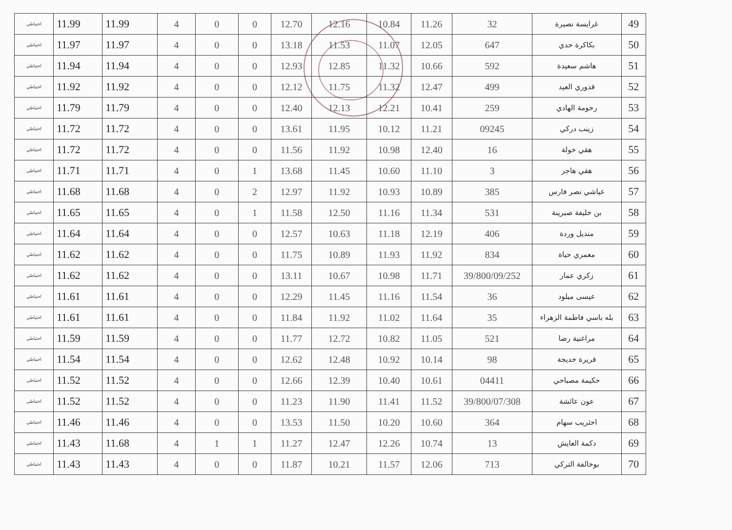| 49 | غرايسة نصيرة | 32 | 11.26 | 10.84 | 12.16 | 12.70 | 0 | 0 | 4 | 11.99 | 11.99 | احتياطي |
| 50 | بكاكرة حدي | 647 | 12.05 | 11.07 | 11.53 | 13.18 | 0 | 0 | 4 | 11.97 | 11.97 | احتياطي |
| 51 | هاشم سعيدة | 592 | 10.66 | 11.32 | 12.85 | 12.93 | 0 | 0 | 4 | 11.94 | 11.94 | احتياطي |
| 52 | قدوري العيد | 499 | 12.47 | 11.32 | 11.75 | 12.12 | 0 | 0 | 4 | 11.92 | 11.92 | احتياطي |
| 53 | رحومة الهادي | 259 | 10.41 | 12.21 | 12.13 | 12.40 | 0 | 0 | 4 | 11.79 | 11.79 | احتياطي |
| 54 | زينب دركي | 09245 | 11.21 | 10.12 | 11.95 | 13.61 | 0 | 0 | 4 | 11.72 | 11.72 | احتياطي |
| 55 | هقي خولة | 16 | 12.40 | 10.98 | 11.92 | 11.56 | 0 | 0 | 4 | 11.72 | 11.72 | احتياطي |
| 56 | هقي هاجر | 3 | 11.10 | 10.60 | 11.45 | 13.68 | 1 | 0 | 4 | 11.71 | 11.71 | احتياطي |
| 57 | عياشي نصر فارس | 385 | 10.89 | 10.93 | 11.92 | 12.97 | 2 | 0 | 4 | 11.68 | 11.68 | احتياطي |
| 58 | بن خليفة صبرينة | 531 | 11.34 | 11.16 | 12.50 | 11.58 | 1 | 0 | 4 | 11.65 | 11.65 | احتياطي |
| 59 | منديل وردة | 406 | 12.19 | 11.18 | 10.63 | 12.57 | 0 | 0 | 4 | 11.64 | 11.64 | احتياطي |
| 60 | معمري حياة | 834 | 11.92 | 11.93 | 10.89 | 11.75 | 0 | 0 | 4 | 11.62 | 11.62 | احتياطي |
| 61 | زكري عمار | 39/800/09/252 | 11.71 | 10.98 | 10.67 | 13.11 | 0 | 0 | 4 | 11.62 | 11.62 | احتياطي |
| 62 | عيسى ميلود | 36 | 11.54 | 11.16 | 11.45 | 12.29 | 0 | 0 | 4 | 11.61 | 11.61 | احتياطي |
| 63 | بله باسي فاطمة الزهراء | 35 | 11.64 | 11.02 | 11.92 | 11.84 | 0 | 0 | 4 | 11.61 | 11.61 | احتياطي |
| 64 | مراغنية رضا | 521 | 11.05 | 10.82 | 12.72 | 11.77 | 0 | 0 | 4 | 11.59 | 11.59 | احتياطي |
| 65 | قريرة خديجة | 98 | 10.14 | 10.92 | 12.48 | 12.62 | 0 | 0 | 4 | 11.54 | 11.54 | احتياطي |
| 66 | حكيمة مصباحي | 04411 | 10.61 | 10.40 | 12.39 | 12.66 | 0 | 0 | 4 | 11.52 | 11.52 | احتياطي |
| 67 | عون عائشة | 39/800/07/308 | 11.52 | 11.41 | 11.90 | 11.23 | 0 | 0 | 4 | 11.52 | 11.52 | احتياطي |
| 68 | احثريب سهام | 364 | 10.60 | 10.20 | 11.50 | 13.53 | 0 | 0 | 4 | 11.46 | 11.46 | احتياطي |
| 69 | دكمة العايش | 13 | 10.74 | 12.26 | 12.47 | 11.27 | 1 | 1 | 4 | 11.68 | 11.43 | احتياطي |
| 70 | بوخالفة التركي | 713 | 12.06 | 11.57 | 10.21 | 11.87 | 0 | 0 | 4 | 11.43 | 11.43 | احتياطي |